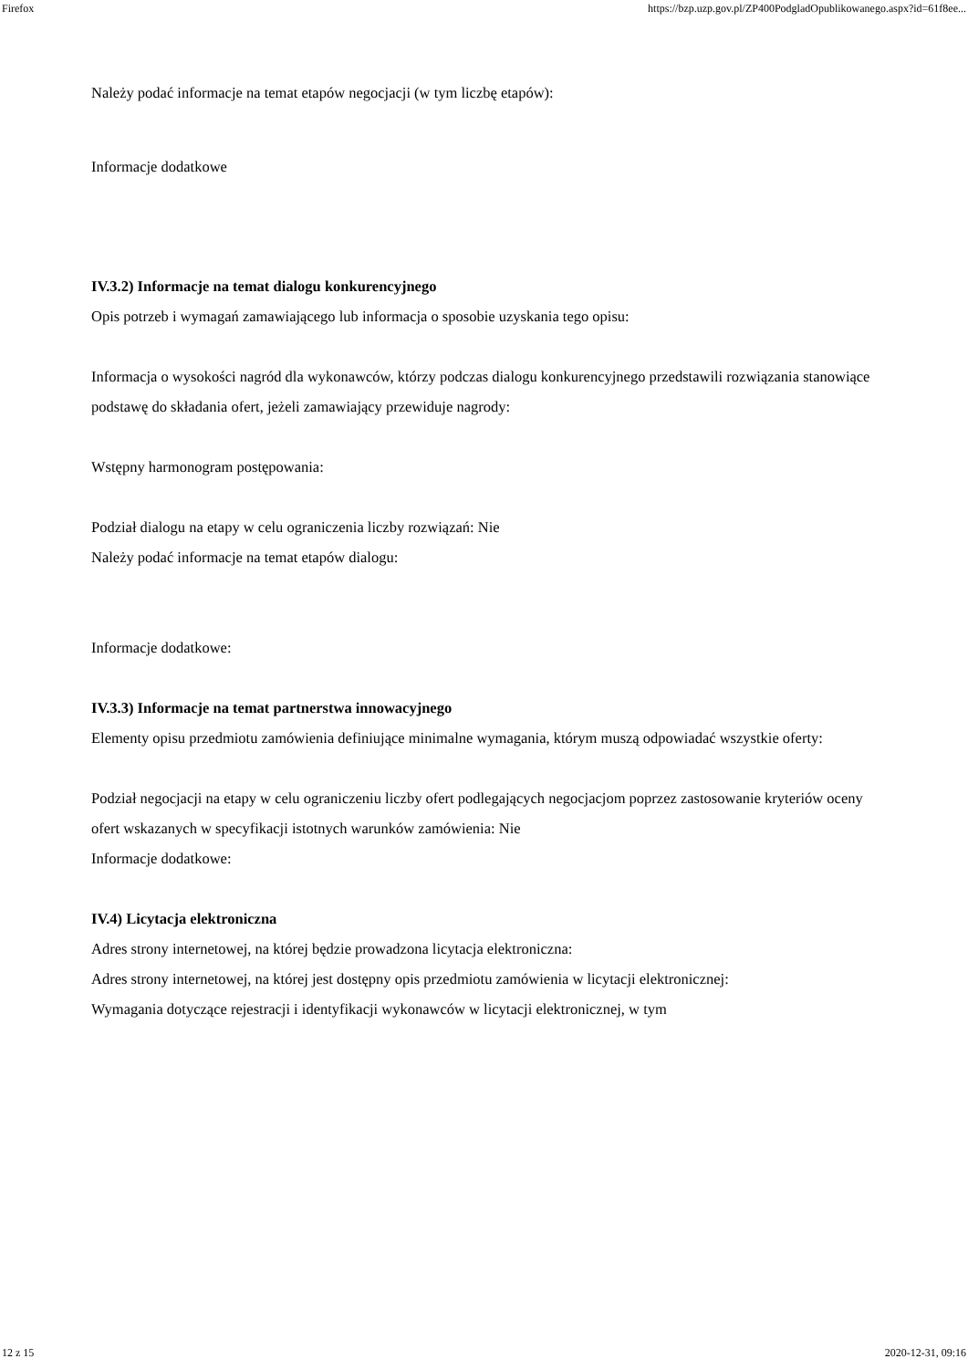Firefox https://bzp.uzp.gov.pl/ZP400PodgladOpublikowanego.aspx?id=61f8ee...
Należy podać informacje na temat etapów negocjacji (w tym liczbę etapów):
Informacje dodatkowe
IV.3.2) Informacje na temat dialogu konkurencyjnego
Opis potrzeb i wymagań zamawiającego lub informacja o sposobie uzyskania tego opisu:
Informacja o wysokości nagród dla wykonawców, którzy podczas dialogu konkurencyjnego przedstawili rozwiązania stanowiące podstawę do składania ofert, jeżeli zamawiający przewiduje nagrody:
Wstępny harmonogram postępowania:
Podział dialogu na etapy w celu ograniczenia liczby rozwiązań: Nie
Należy podać informacje na temat etapów dialogu:
Informacje dodatkowe:
IV.3.3) Informacje na temat partnerstwa innowacyjnego
Elementy opisu przedmiotu zamówienia definiujące minimalne wymagania, którym muszą odpowiadać wszystkie oferty:
Podział negocjacji na etapy w celu ograniczeniu liczby ofert podlegających negocjacjom poprzez zastosowanie kryteriów oceny ofert wskazanych w specyfikacji istotnych warunków zamówienia: Nie
Informacje dodatkowe:
IV.4) Licytacja elektroniczna
Adres strony internetowej, na której będzie prowadzona licytacja elektroniczna:
Adres strony internetowej, na której jest dostępny opis przedmiotu zamówienia w licytacji elektronicznej:
Wymagania dotyczące rejestracji i identyfikacji wykonawców w licytacji elektronicznej, w tym
12 z 15 2020-12-31, 09:16